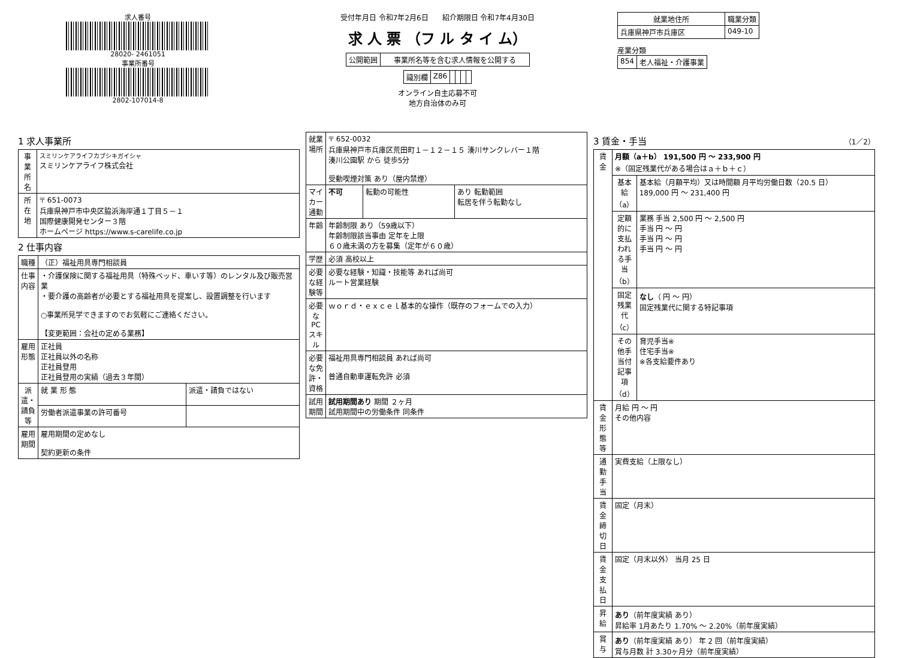求人番号
28020- 2461051
事業所番号
2802-107014-8
受付年月日 令和7年2月6日 紹介期限日 令和7年4月30日
求 人 票 （フ ル タ イ ム）
| 公開範囲 | 事業所名等を含む求人情報を公開する |
| 識別欄 | Z86 | | | | |
オンライン自主応募不可
地方自治体のみ可
| 就業地住所 | 職業分類 |
| --- | --- |
| 兵庫県神戸市兵庫区 | 049-10 |
産業分類
| 854 | 老人福祉・介護事業 |
1 求人事業所
| 事業所名 | スミリンケアライフカブシキガイシャ スミリンケアライフ株式会社 |
| 所在地 | 〒 651-0073 兵庫県神戸市中央区脇浜海岸通１丁目５－１ 国際健康開発センター３階 ホームページ https://www.s-carelife.co.jp |
2 仕事内容
| 職種 | （正）福祉用具専門相談員 | |
| 仕事内容 | ・介護保険に関する福祉用具（特殊ベッド、車いす等）のレンタル及び販売営業 ・要介護の高齢者が必要とする福祉用具を提案し、設置調整を行います ○事業所見学できますのでお気軽にご連絡ください。 【変更範囲：会社の定める業務】 | |
| 雇用形態 | 正社員 正社員以外の名称 正社員登用 正社員登用の実績（過去３年間） | |
| 派遣・請負等 | 就 業 形 態 | 派遣・請負ではない |
| | 労働者派遣事業の許可番号 | |
| 雇用期間 | 雇用期間の定めなし 契約更新の条件 | |
| 就業場所 | 〒 652-0032 兵庫県神戸市兵庫区荒田町１－１２－１５ 湊川サンクレバー１階 湊川公園駅 から 徒歩5分 受動喫煙対策 あり（屋内禁煙） | | |
| マイカー通勤 | 不可 | 転勤の可能性 | あり 転勤範囲 転居を伴う転勤なし |
| 年齢 | 年齢制限 あり（59歳以下） 年齢制限該当事由 定年を上限 ６０歳未満の方を募集（定年が６０歳） | | |
| 学歴 | 必須 高校以上 | | |
| 必要な経験等 | 必要な経験・知識・技能等 あれば尚可 ルート営業経験 | | |
| 必要なPCスキル | ｗｏｒｄ・ｅｘｃｅｌ基本的な操作（既存のフォームでの入力） | | |
| 必要な免許・資格 | 福祉用具専門相談員 あれば尚可 普通自動車運転免許 必須 | | |
| 試用期間 | 試用期間あり 期間 ２ヶ月 試用期間中の労働条件 同条件 | | |
3 賃金・手当 （1／2）
| 賃金 | 月額（a＋b） 191,500 円 〜 233,900 円 ※（固定残業代がある場合はａ＋ｂ＋ｃ） | |
| | 基本給（a） | 基本給（月額平均）又は時間額 月平均労働日数（20.5 日） 189,000 円 〜 231,400 円 |
| | 定額的に支払われる手当（b） | 業務 手当 2,500 円 〜 2,500 円 手当 円 〜 円 手当 円 〜 円 手当 円 〜 円 |
| | 固定残業代（c） | なし （ 円 〜 円） 固定残業代に関する特記事項 |
| | その他手当付記事項（d） | 育児手当※ 住宅手当※ ※各支給要件あり |
| 賃金形態等 | 月給 円 〜 円 その他内容 | |
| 通勤手当 | 実費支給（上限なし） | |
| 賃金締切日 | 固定（月末） | |
| 賃金支払日 | 固定（月末以外） 当月 25 日 | |
| 昇給 | あり （前年度実績 あり） 昇給率 1月あたり 1.70% 〜 2.20%（前年度実績） | |
| 賞与 | あり （前年度実績 あり） 年 2 回（前年度実績） 賞与月数 計 3.30ヶ月分（前年度実績） | |